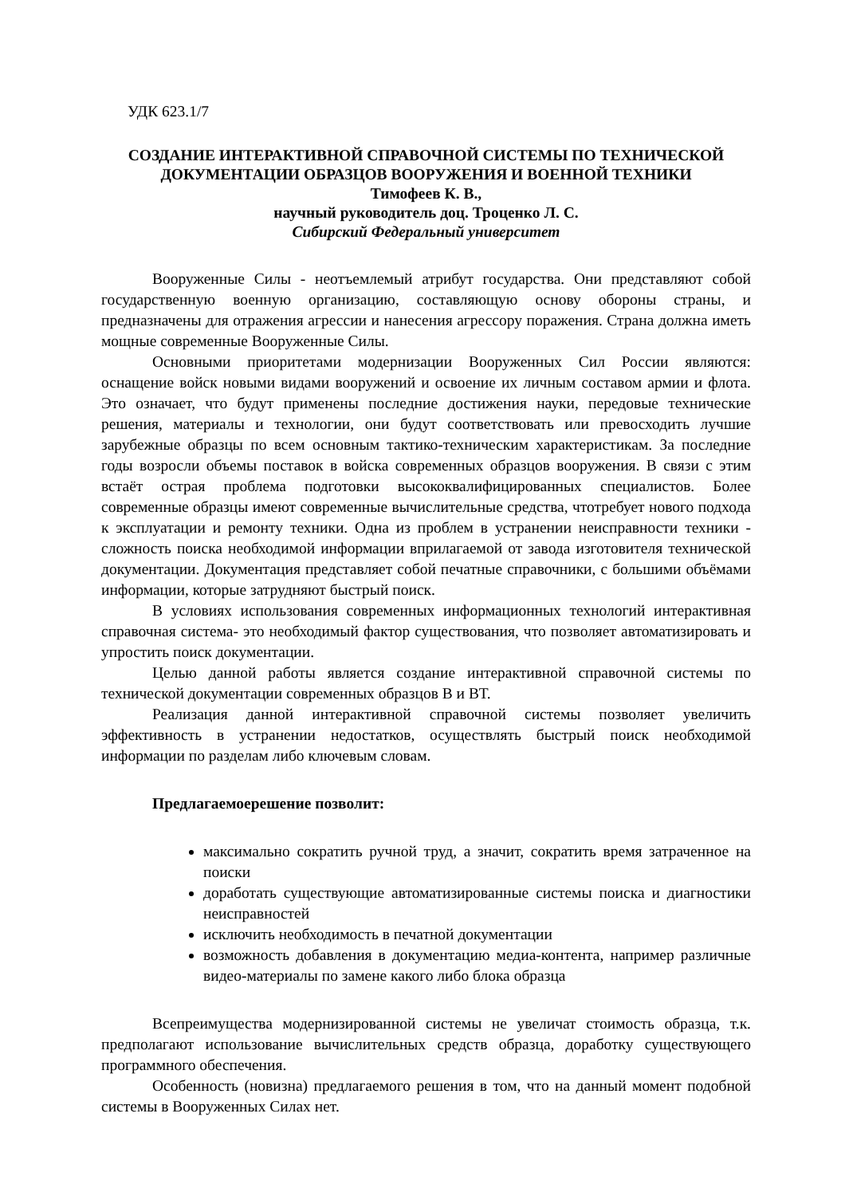УДК 623.1/7
СОЗДАНИЕ ИНТЕРАКТИВНОЙ СПРАВОЧНОЙ СИСТЕМЫ ПО ТЕХНИЧЕСКОЙ ДОКУМЕНТАЦИИ ОБРАЗЦОВ ВООРУЖЕНИЯ И ВОЕННОЙ ТЕХНИКИ
Тимофеев К. В.,
научный руководитель доц. Троценко Л. С.
Сибирский Федеральный университет
Вооруженные Силы - неотъемлемый атрибут государства. Они представляют собой государственную военную организацию, составляющую основу обороны страны, и предназначены для отражения агрессии и нанесения агрессору поражения. Страна должна иметь мощные современные Вооруженные Силы.
Основными приоритетами модернизации Вооруженных Сил России являются: оснащение войск новыми видами вооружений и освоение их личным составом армии и флота. Это означает, что будут применены последние достижения науки, передовые технические решения, материалы и технологии, они будут соответствовать или превосходить лучшие зарубежные образцы по всем основным тактико-техническим характеристикам. За последние годы возросли объемы поставок в войска современных образцов вооружения. В связи с этим встаёт острая проблема подготовки высококвалифицированных специалистов. Более современные образцы имеют современные вычислительные средства, чтотребует нового подхода к эксплуатации и ремонту техники. Одна из проблем в устранении неисправности техники - сложность поиска необходимой информации вприлагаемой от завода изготовителя технической документации. Документация представляет собой печатные справочники, с большими объёмами информации, которые затрудняют быстрый поиск.
В условиях использования современных информационных технологий интерактивная справочная система- это необходимый фактор существования, что позволяет автоматизировать и упростить поиск документации.
Целью данной работы является создание интерактивной справочной системы по технической документации современных образцов В и ВТ.
Реализация данной интерактивной справочной системы позволяет увеличить эффективность в устранении недостатков, осуществлять быстрый поиск необходимой информации по разделам либо ключевым словам.
Предлагаемоерешение позволит:
максимально сократить ручной труд, а значит, сократить время затраченное на поиски
доработать существующие автоматизированные системы поиска и диагностики неисправностей
исключить необходимость в печатной документации
возможность добавления в документацию медиа-контента, например различные видео-материалы по замене какого либо блока образца
Всепреимущества модернизированной системы не увеличат стоимость образца, т.к. предполагают использование вычислительных средств образца, доработку существующего программного обеспечения.
Особенность (новизна) предлагаемого решения в том, что на данный момент подобной системы в Вооруженных Силах нет.